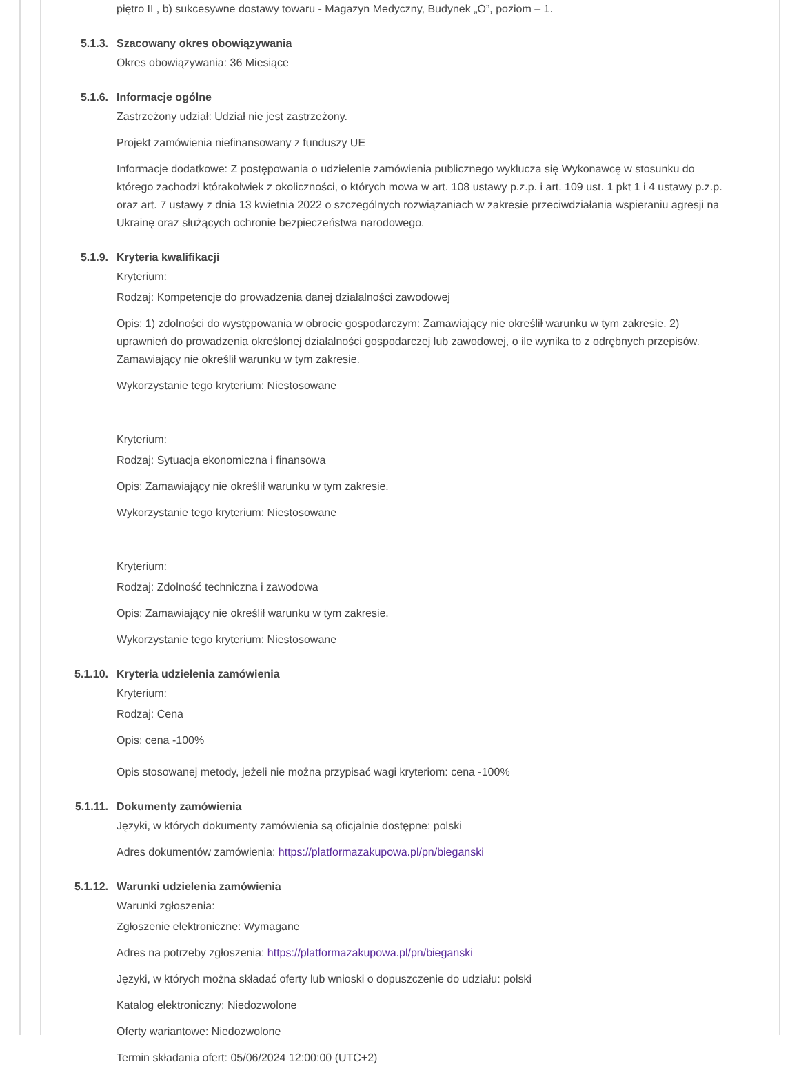piętro II , b) sukcesywne dostawy towaru - Magazyn Medyczny, Budynek „O”, poziom – 1.
5.1.3. Szacowany okres obowiązywania
Okres obowiązywania: 36 Miesiące
5.1.6. Informacje ogólne
Zastrzeżony udział: Udział nie jest zastrzeżony.
Projekt zamówienia niefinansowany z funduszy UE
Informacje dodatkowe: Z postępowania o udzielenie zamówienia publicznego wyklucza się Wykonawcę w stosunku do którego zachodzi którakolwiek z okoliczności, o których mowa w art. 108 ustawy p.z.p. i art. 109 ust. 1 pkt 1 i 4 ustawy p.z.p. oraz art. 7 ustawy z dnia 13 kwietnia 2022 o szczególnych rozwiązaniach w zakresie przeciwdziałania wspieraniu agresji na Ukrainę oraz służących ochronie bezpieczeństwa narodowego.
5.1.9. Kryteria kwalifikacji
Kryterium:
Rodzaj: Kompetencje do prowadzenia danej działalności zawodowej
Opis: 1) zdolności do występowania w obrocie gospodarczym: Zamawiający nie określił warunku w tym zakresie. 2) uprawnień do prowadzenia określonej działalności gospodarczej lub zawodowej, o ile wynika to z odrębnych przepisów. Zamawiający nie określił warunku w tym zakresie.
Wykorzystanie tego kryterium: Niestosowane
Kryterium:
Rodzaj: Sytuacja ekonomiczna i finansowa
Opis: Zamawiający nie określił warunku w tym zakresie.
Wykorzystanie tego kryterium: Niestosowane
Kryterium:
Rodzaj: Zdolność techniczna i zawodowa
Opis: Zamawiający nie określił warunku w tym zakresie.
Wykorzystanie tego kryterium: Niestosowane
5.1.10. Kryteria udzielenia zamówienia
Kryterium:
Rodzaj: Cena
Opis: cena -100%
Opis stosowanej metody, jeżeli nie można przypisać wagi kryteriom: cena -100%
5.1.11. Dokumenty zamówienia
Języki, w których dokumenty zamówienia są oficjalnie dostępne: polski
Adres dokumentów zamówienia: https://platformazakupowa.pl/pn/bieganski
5.1.12. Warunki udzielenia zamówienia
Warunki zgłoszenia:
Zgłoszenie elektroniczne: Wymagane
Adres na potrzeby zgłoszenia: https://platformazakupowa.pl/pn/bieganski
Języki, w których można składać oferty lub wnioski o dopuszczenie do udziału: polski
Katalog elektroniczny: Niedozwolone
Oferty wariantowe: Niedozwolone
Termin składania ofert: 05/06/2024 12:00:00 (UTC+2)